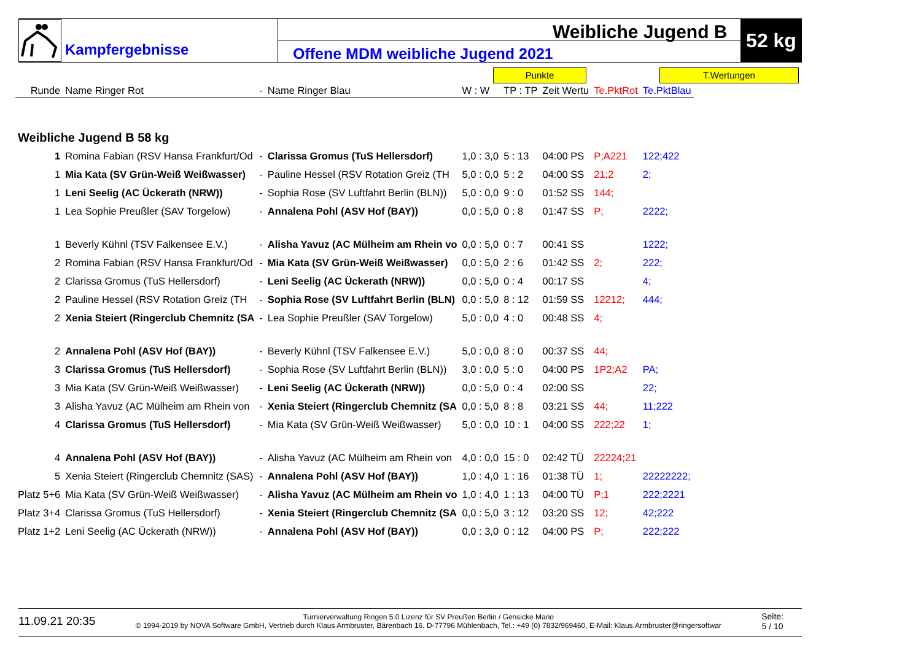Kampfergebnisse
Weibliche Jugend B
Offene MDM weibliche Jugend 2021
52 kg
Punkte T.Wertungen
| Runde | Name Ringer Rot | - | Name Ringer Blau | W : W | TP : TP | Zeit Wertu | Te.PktRot | Te.PktBlau |
| --- | --- | --- | --- | --- | --- | --- | --- | --- |
| Weibliche Jugend B 58 kg | | | | | | | | |
| 1 | Romina Fabian (RSV Hansa Frankfurt/Od | - | Clarissa Gromus (TuS Hellersdorf) | 1,0 : 3,0 | 5 : 13 | 04:00 PS | P;A221 | 122;422 |
| 1 | Mia Kata (SV Grün-Weiß Weißwasser) | - | Pauline Hessel (RSV Rotation Greiz (TH | 5,0 : 0,0 | 5 : 2 | 04:00 SS | 21;2 | 2; |
| 1 | Leni Seelig (AC Ückerath (NRW)) | - | Sophia Rose (SV Luftfahrt Berlin (BLN)) | 5,0 : 0,0 | 9 : 0 | 01:52 SS | 144; | |
| 1 | Lea Sophie Preußler (SAV Torgelow) | - | Annalena Pohl (ASV Hof (BAY)) | 0,0 : 5,0 | 0 : 8 | 01:47 SS | P; | 2222; |
| 1 | Beverly Kühnl (TSV Falkensee E.V.) | - | Alisha Yavuz (AC Mülheim am Rhein vo | 0,0 : 5,0 | 0 : 7 | 00:41 SS | | 1222; |
| 2 | Romina Fabian (RSV Hansa Frankfurt/Od | - | Mia Kata (SV Grün-Weiß Weißwasser) | 0,0 : 5,0 | 2 : 6 | 01:42 SS | 2; | 222; |
| 2 | Clarissa Gromus (TuS Hellersdorf) | - | Leni Seelig (AC Ückerath (NRW)) | 0,0 : 5,0 | 0 : 4 | 00:17 SS | | 4; |
| 2 | Pauline Hessel (RSV Rotation Greiz (TH | - | Sophia Rose (SV Luftfahrt Berlin (BLN) | 0,0 : 5,0 | 8 : 12 | 01:59 SS | 12212; | 444; |
| 2 | Xenia Steiert (Ringerclub Chemnitz (SA | - | Lea Sophie Preußler (SAV Torgelow) | 5,0 : 0,0 | 4 : 0 | 00:48 SS | 4; | |
| 2 | Annalena Pohl (ASV Hof (BAY)) | - | Beverly Kühnl (TSV Falkensee E.V.) | 5,0 : 0,0 | 8 : 0 | 00:37 SS | 44; | |
| 3 | Clarissa Gromus (TuS Hellersdorf) | - | Sophia Rose (SV Luftfahrt Berlin (BLN)) | 3,0 : 0,0 | 5 : 0 | 04:00 PS | 1P2;A2 | PA; |
| 3 | Mia Kata (SV Grün-Weiß Weißwasser) | - | Leni Seelig (AC Ückerath (NRW)) | 0,0 : 5,0 | 0 : 4 | 02:00 SS | | 22; |
| 3 | Alisha Yavuz (AC Mülheim am Rhein von | - | Xenia Steiert (Ringerclub Chemnitz (SA | 0,0 : 5,0 | 8 : 8 | 03:21 SS | 44; | 11;222 |
| 4 | Clarissa Gromus (TuS Hellersdorf) | - | Mia Kata (SV Grün-Weiß Weißwasser) | 5,0 : 0,0 | 10 : 1 | 04:00 SS | 222;22 | 1; |
| 4 | Annalena Pohl (ASV Hof (BAY)) | - | Alisha Yavuz (AC Mülheim am Rhein von | 4,0 : 0,0 | 15 : 0 | 02:42 TÜ | 22224;21 | |
| 5 | Xenia Steiert (Ringerclub Chemnitz (SAS) | - | Annalena Pohl (ASV Hof (BAY)) | 1,0 : 4,0 | 1 : 16 | 01:38 TÜ | 1; | 22222222; |
| Platz 5+6 | Mia Kata (SV Grün-Weiß Weißwasser) | - | Alisha Yavuz (AC Mülheim am Rhein vo | 1,0 : 4,0 | 1 : 13 | 04:00 TÜ | P;1 | 222;2221 |
| Platz 3+4 | Clarissa Gromus (TuS Hellersdorf) | - | Xenia Steiert (Ringerclub Chemnitz (SA | 0,0 : 5,0 | 3 : 12 | 03:20 SS | 12; | 42;222 |
| Platz 1+2 | Leni Seelig (AC Ückerath (NRW)) | - | Annalena Pohl (ASV Hof (BAY)) | 0,0 : 3,0 | 0 : 12 | 04:00 PS | P; | 222;222 |
11.09.21 20:35
Turnierverwaltung Ringen 5.0 Lizenz für SV Preußen Berlin / Gensicke Mario
© 1994-2019 by NOVA Software GmbH, Vertrieb durch Klaus Armbruster, Bärenbach 16, D-77796 Mühlenbach, Tel.: +49 (0) 7832/969460, E-Mail: Klaus.Armbruster@ringersoftwar
Seite:
5 / 10